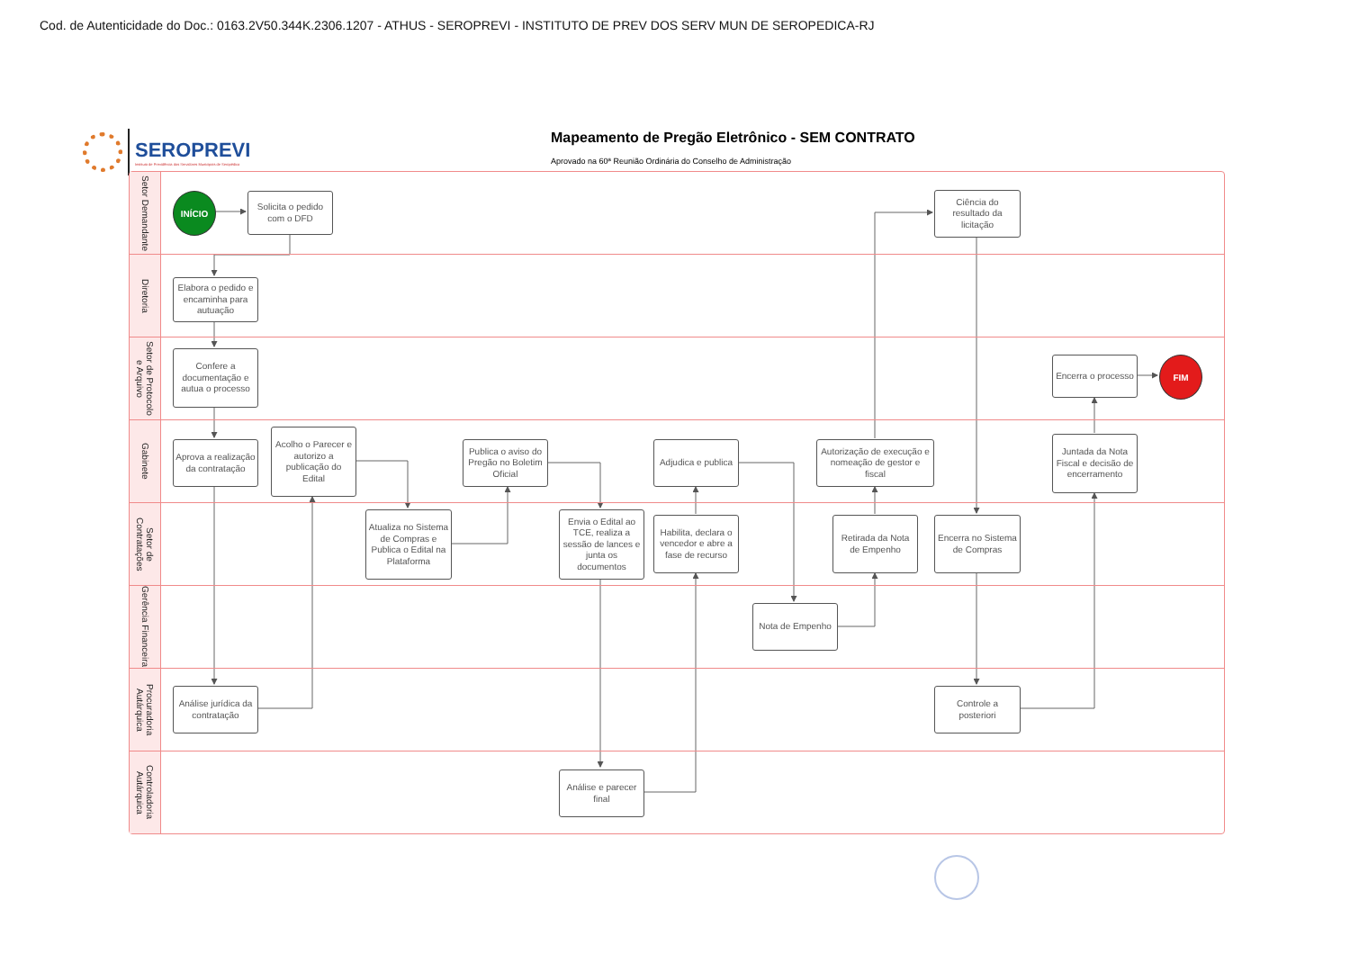Cod. de Autenticidade do Doc.: 0163.2V50.344K.2306.1207 - ATHUS - SEROPREVI - INSTITUTO DE PREV DOS SERV MUN DE SEROPEDICA-RJ
SEROPREVI
Instituto de Previdência dos Servidores Municipais de Seropédica
Mapeamento de Pregão Eletrônico - SEM CONTRATO
Aprovado na 60ª Reunião Ordinária do Conselho de Administração
Setor Demandante
INÍCIO
Solicita o pedido com o DFD
Ciência do resultado da licitação
Diretoria
Elabora o pedido e encaminha para autuação
Setor de Protocolo e Arquivo
Confere a documentação e autua o processo
Encerra o processo
FIM
Gabinete
Aprova a realização da contratação
Acolho o Parecer e autorizo a publicação do Edital
Publica o aviso do Pregão no Boletim Oficial
Adjudica e publica
Autorização de execução e nomeação de gestor e fiscal
Juntada da Nota Fiscal e decisão de encerramento
Setor de Contratações
Atualiza no Sistema de Compras e Publica o Edital na Plataforma
Envia o Edital ao TCE, realiza a sessão de lances e junta os documentos
Habilita, declara o vencedor e abre a fase de recurso
Retirada da Nota de Empenho
Encerra no Sistema de Compras
Gerência Financeira
Nota de Empenho
Procuradoria Autárquica
Análise jurídica da contratação
Controle a posteriori
Controladoria Autárquica
Análise e parecer final